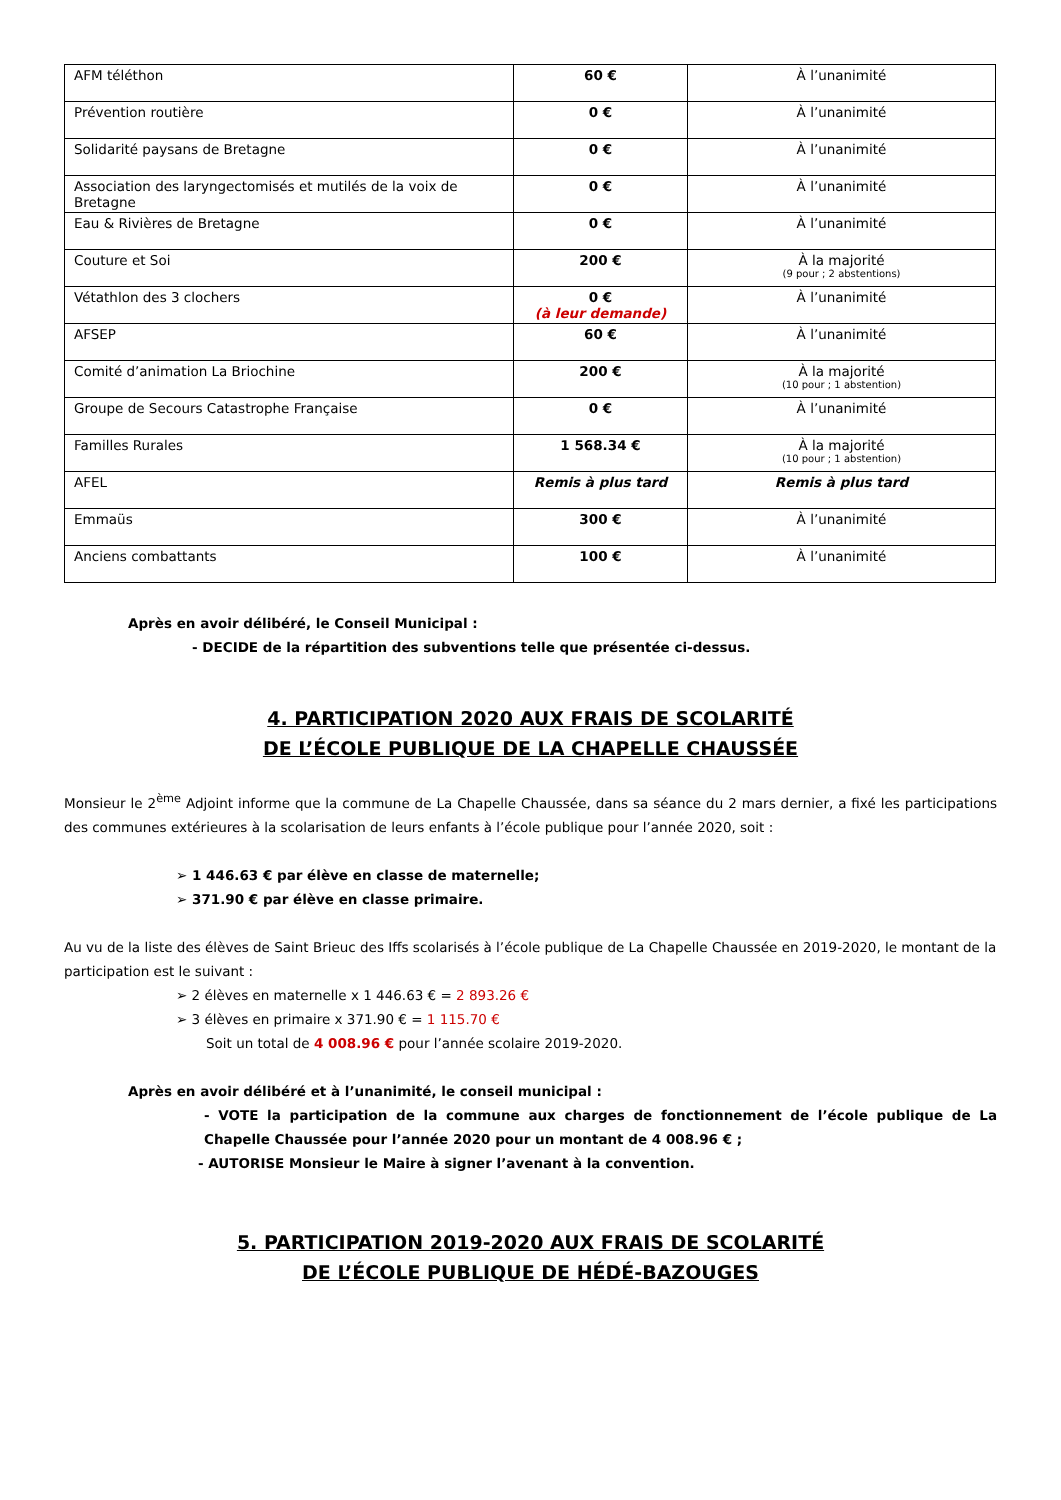| AFM téléthon | 60 € | À l’unanimité |
| Prévention routière | 0 € | À l’unanimité |
| Solidarité paysans de Bretagne | 0 € | À l’unanimité |
| Association des laryngectomisés et mutilés de la voix de Bretagne | 0 € | À l’unanimité |
| Eau & Rivières de Bretagne | 0 € | À l’unanimité |
| Couture et Soi | 200 € | À la majorité (9 pour ; 2 abstentions) |
| Vétathlon des 3 clochers | 0 € (à leur demande) | À l’unanimité |
| AFSEP | 60 € | À l’unanimité |
| Comité d’animation La Briochine | 200 € | À la majorité (10 pour ; 1 abstention) |
| Groupe de Secours Catastrophe Française | 0 € | À l’unanimité |
| Familles Rurales | 1 568.34 € | À la majorité (10 pour ; 1 abstention) |
| AFEL | Remis à plus tard | Remis à plus tard |
| Emmaüs | 300 € | À l’unanimité |
| Anciens combattants | 100 € | À l’unanimité |
Après en avoir délibéré, le Conseil Municipal :
- DECIDE de la répartition des subventions telle que présentée ci-dessus.
4. PARTICIPATION 2020 AUX FRAIS DE SCOLARITÉ
DE L’ÉCOLE PUBLIQUE DE LA CHAPELLE CHAUSSÉE
Monsieur le 2<sup>ème</sup> Adjoint informe que la commune de La Chapelle Chaussée, dans sa séance du 2 mars dernier, a fixé les participations des communes extérieures à la scolarisation de leurs enfants à l’école publique pour l’année 2020, soit :
➢ 1 446.63 € par élève en classe de maternelle;
➢ 371.90 € par élève en classe primaire.
Au vu de la liste des élèves de Saint Brieuc des Iffs scolarisés à l’école publique de La Chapelle Chaussée en 2019-2020, le montant de la participation est le suivant :
➢ 2 élèves en maternelle x 1 446.63 € = 2 893.26 €
➢ 3 élèves en primaire x 371.90 € = 1 115.70 €
Soit un total de 4 008.96 € pour l’année scolaire 2019-2020.
Après en avoir délibéré et à l’unanimité, le conseil municipal :
- VOTE la participation de la commune aux charges de fonctionnement de l’école publique de La Chapelle Chaussée pour l’année 2020 pour un montant de 4 008.96 € ;
- AUTORISE Monsieur le Maire à signer l’avenant à la convention.
5. PARTICIPATION 2019-2020 AUX FRAIS DE SCOLARITÉ
DE L’ÉCOLE PUBLIQUE DE HÉDÉ-BAZOUGES